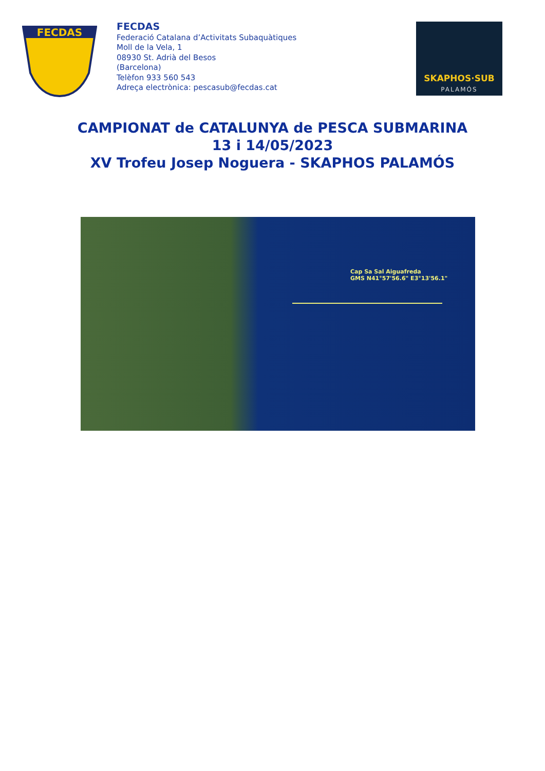FECDAS
FECDAS
Federació Catalana d’Activitats Subaquàtiques
Moll de la Vela, 1
08930 St. Adrià del Besos
(Barcelona)
Telèfon 933 560 543
Adreça electrònica: pescasub@fecdas.cat
SKAPHOS·SUB
PALAMÓS
CAMPIONAT de CATALUNYA de PESCA SUBMARINA
13 i 14/05/2023
XV Trofeu Josep Noguera - SKAPHOS PALAMÓS
Cap Sa Sal Aiguafreda
GMS N41°57'56.6" E3°13'56.1"